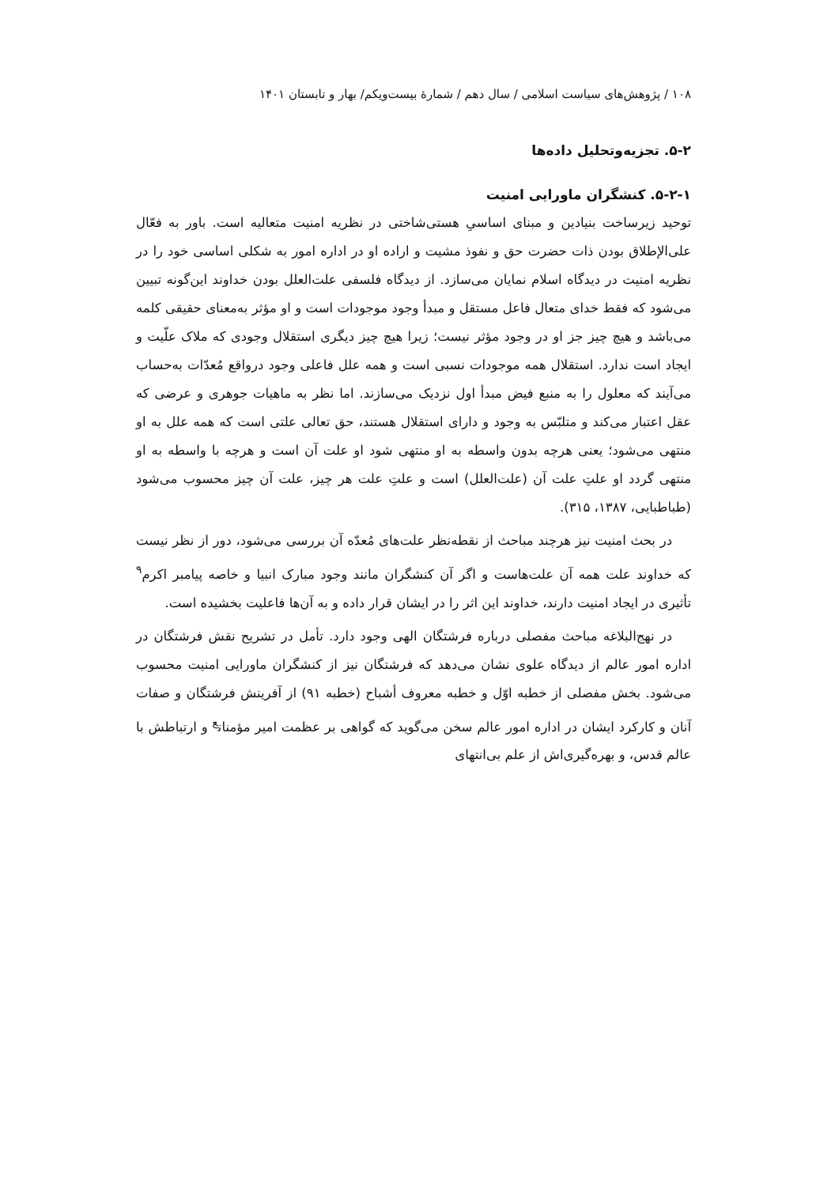۱۰۸ / پژوهش‌های سیاست اسلامی / سال دهم / شمارۀ بیست‌ویکم/ بهار و تابستان ۱۴۰۱
۵-۲. تجزیه‌وتحلیل داده‌ها
۵-۲-۱. کنشگران ماورایی امنیت
توحید زیرساخت بنیادین و مبنای اساسیِ هستی‌شاختی در نظریه امنیت متعالیه است. باور به فعّال علی‌الإطلاق بودن ذات حضرت حق و نفوذ مشیت و اراده او در اداره امور به شکلی اساسی خود را در نظریه امنیت در دیدگاه اسلام نمایان می‌سازد. از دیدگاه فلسفی علت‌العلل بودن خداوند این‌گونه تبیین می‌شود که فقط خدای متعال فاعل مستقل و مبدأ وجود موجودات است و او مؤثر به‌معنای حقیقی کلمه می‌باشد و هیچ چیز جز او در وجود مؤثر نیست؛ زیرا هیچ چیز دیگری استقلال وجودی که ملاک علّیت و ایجاد است ندارد. استقلال همه موجودات نسبی است و همه علل فاعلی وجود درواقع مُعدّات به‌حساب می‌آیند که معلول را به منبع فیض مبدأ اول نزدیک می‌سازند. اما نظر به ماهیات جوهری و عرضی که عقل اعتبار می‌کند و متلبّس به وجود و دارای استقلال هستند، حق تعالی علتی است که همه علل به او منتهی می‌شود؛ یعنی هرچه بدون واسطه به او منتهی شود او علت آن است و هرچه با واسطه به او منتهی گردد او علتِ علت آن (علت‌العلل) است و علتِ علت هر چیز، علت آن چیز محسوب می‌شود (طباطبایی، ۱۳۸۷، ۳۱۵).
در بحث امنیت نیز هرچند مباحث از نقطه‌نظر علت‌های مُعدّه آن بررسی می‌شود، دور از نظر نیست که خداوند علت همه آن علت‌هاست و اگر آن کنشگران مانند وجود مبارک انبیا و خاصه پیامبر اکرم<sup>۹</sup> تأثیری در ایجاد امنیت دارند، خداوند این اثر را در ایشان قرار داده و به آن‌ها فاعلیت بخشیده است.
در نهج‌البلاغه مباحث مفصلی درباره فرشتگان الهی وجود دارد. تأمل در تشریح نقش فرشتگان در اداره امور عالم از دیدگاه علوی نشان می‌دهد که فرشتگان نیز از کنشگران ماورایی امنیت محسوب می‌شود. بخش مفصلی از خطبه اوّل و خطبه معروف أشباح (خطبه ۹۱) از آفرینش فرشتگان و صفات آنان و کارکرد ایشان در اداره امور عالم سخن می‌گوید که گواهی بر عظمت امیر مؤمنان<sup>ع</sup> و ارتباطش با عالم قدس، و بهره‌گیری‌اش از علم بی‌انتهای